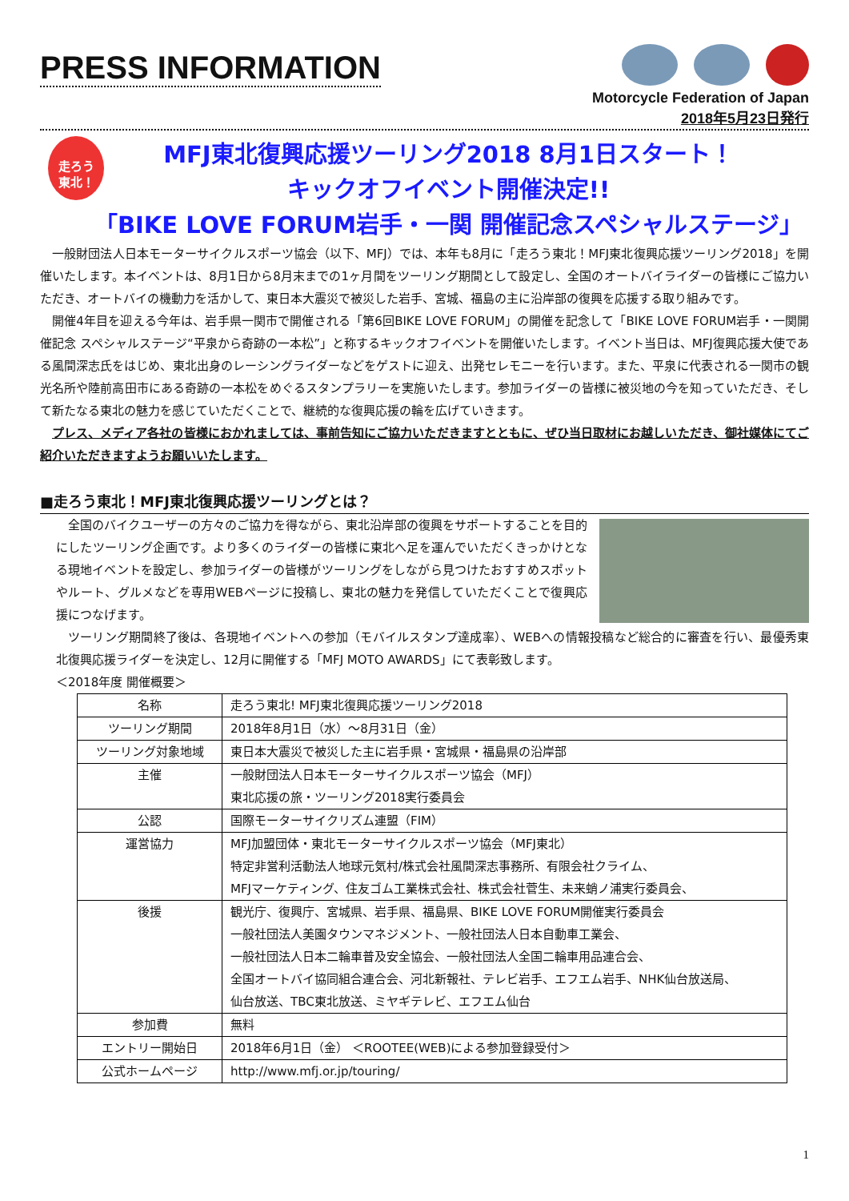PRESS INFORMATION
Motorcycle Federation of Japan
2018年5月23日発行
走ろう
東北！
MFJ東北復興応援ツーリング2018 8月1日スタート！
キックオフイベント開催決定!!
「BIKE LOVE FORUM岩手・一関 開催記念スペシャルステージ」
一般財団法人日本モーターサイクルスポーツ協会（以下、MFJ）では、本年も8月に「走ろう東北！MFJ東北復興応援ツーリング2018」を開催いたします。本イベントは、8月1日から8月末までの1ヶ月間をツーリング期間として設定し、全国のオートバイライダーの皆様にご協力いただき、オートバイの機動力を活かして、東日本大震災で被災した岩手、宮城、福島の主に沿岸部の復興を応援する取り組みです。
開催4年目を迎える今年は、岩手県一関市で開催される「第6回BIKE LOVE FORUM」の開催を記念して「BIKE LOVE FORUM岩手・一関開催記念 スペシャルステージ“平泉から奇跡の一本松”」と称するキックオフイベントを開催いたします。イベント当日は、MFJ復興応援大使である風間深志氏をはじめ、東北出身のレーシングライダーなどをゲストに迎え、出発セレモニーを行います。また、平泉に代表される一関市の観光名所や陸前高田市にある奇跡の一本松をめぐるスタンプラリーを実施いたします。参加ライダーの皆様に被災地の今を知っていただき、そして新たなる東北の魅力を感じていただくことで、継続的な復興応援の輪を広げていきます。
プレス、メディア各社の皆様におかれましては、事前告知にご協力いただきますとともに、ぜひ当日取材にお越しいただき、御社媒体にてご紹介いただきますようお願いいたします。
■走ろう東北！MFJ東北復興応援ツーリングとは？
全国のバイクユーザーの方々のご協力を得ながら、東北沿岸部の復興をサポートすることを目的にしたツーリング企画です。より多くのライダーの皆様に東北へ足を運んでいただくきっかけとなる現地イベントを設定し、参加ライダーの皆様がツーリングをしながら見つけたおすすめスポットやルート、グルメなどを専用WEBページに投稿し、東北の魅力を発信していただくことで復興応援につなげます。
ツーリング期間終了後は、各現地イベントへの参加（モバイルスタンプ達成率）、WEBへの情報投稿など総合的に審査を行い、最優秀東北復興応援ライダーを決定し、12月に開催する「MFJ MOTO AWARDS」にて表彰致します。
＜2018年度 開催概要＞
| 名称 | 走ろう東北! MFJ東北復興応援ツーリング2018 |
| ツーリング期間 | 2018年8月1日（水）～8月31日（金） |
| ツーリング対象地域 | 東日本大震災で被災した主に岩手県・宮城県・福島県の沿岸部 |
| 主催 | 一般財団法人日本モーターサイクルスポーツ協会（MFJ） 東北応援の旅・ツーリング2018実行委員会 |
| 公認 | 国際モーターサイクリズム連盟（FIM） |
| 運営協力 | MFJ加盟団体・東北モーターサイクルスポーツ協会（MFJ東北） 特定非営利活動法人地球元気村/株式会社風間深志事務所、有限会社クライム、 MFJマーケティング、住友ゴム工業株式会社、株式会社菅生、未来蛸ノ浦実行委員会、 |
| 後援 | 観光庁、復興庁、宮城県、岩手県、福島県、BIKE LOVE FORUM開催実行委員会 一般社団法人美園タウンマネジメント、一般社団法人日本自動車工業会、 一般社団法人日本二輪車普及安全協会、一般社団法人全国二輪車用品連合会、 全国オートバイ協同組合連合会、河北新報社、テレビ岩手、エフエム岩手、NHK仙台放送局、 仙台放送、TBC東北放送、ミヤギテレビ、エフエム仙台 |
| 参加費 | 無料 |
| エントリー開始日 | 2018年6月1日（金） ＜ROOTEE(WEB)による参加登録受付＞ |
| 公式ホームページ | http://www.mfj.or.jp/touring/ |
1